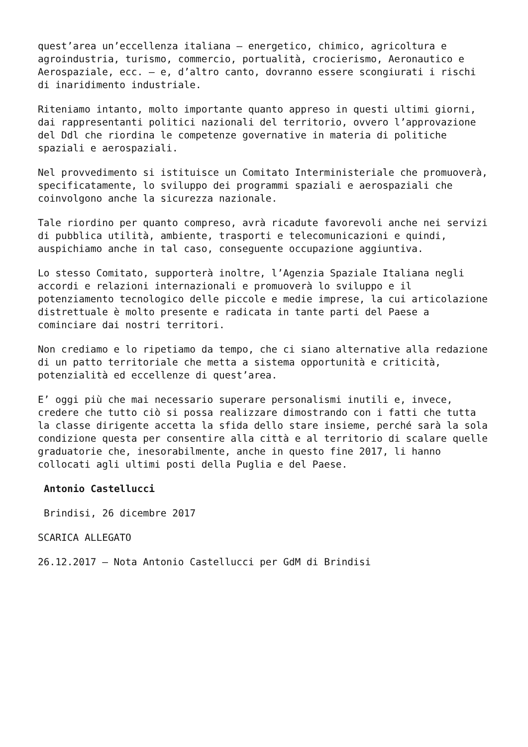quest’area un’eccellenza italiana – energetico, chimico, agricoltura e agroindustria, turismo, commercio, portualità, crocierismo, Aeronautico e Aerospaziale, ecc. – e, d’altro canto, dovranno essere scongiurati i rischi di inaridimento industriale.
Riteniamo intanto, molto importante quanto appreso in questi ultimi giorni, dai rappresentanti politici nazionali del territorio, ovvero l’approvazione del Ddl che riordina le competenze governative in materia di politiche spaziali e aerospaziali.
Nel provvedimento si istituisce un Comitato Interministeriale che promuoverà, specificatamente, lo sviluppo dei programmi spaziali e aerospaziali che coinvolgono anche la sicurezza nazionale.
Tale riordino per quanto compreso, avrà ricadute favorevoli anche nei servizi di pubblica utilità, ambiente, trasporti e telecomunicazioni e quindi, auspichiamo anche in tal caso, conseguente occupazione aggiuntiva.
Lo stesso Comitato, supporterà inoltre, l’Agenzia Spaziale Italiana negli accordi e relazioni internazionali e promuoverà lo sviluppo e il potenziamento tecnologico delle piccole e medie imprese, la cui articolazione distrettuale è molto presente e radicata in tante parti del Paese a cominciare dai nostri territori.
Non crediamo e lo ripetiamo da tempo, che ci siano alternative alla redazione di un patto territoriale che metta a sistema opportunità e criticità, potenzialità ed eccellenze di quest’area.
E’ oggi più che mai necessario superare personalismi inutili e, invece, credere che tutto ciò si possa realizzare dimostrando con i fatti che tutta la classe dirigente accetta la sfida dello stare insieme, perché sarà la sola condizione questa per consentire alla città e al territorio di scalare quelle graduatorie che, inesorabilmente, anche in questo fine 2017, li hanno collocati agli ultimi posti della Puglia e del Paese.
Antonio Castellucci
Brindisi, 26 dicembre 2017
SCARICA ALLEGATO
26.12.2017 – Nota Antonio Castellucci per GdM di Brindisi